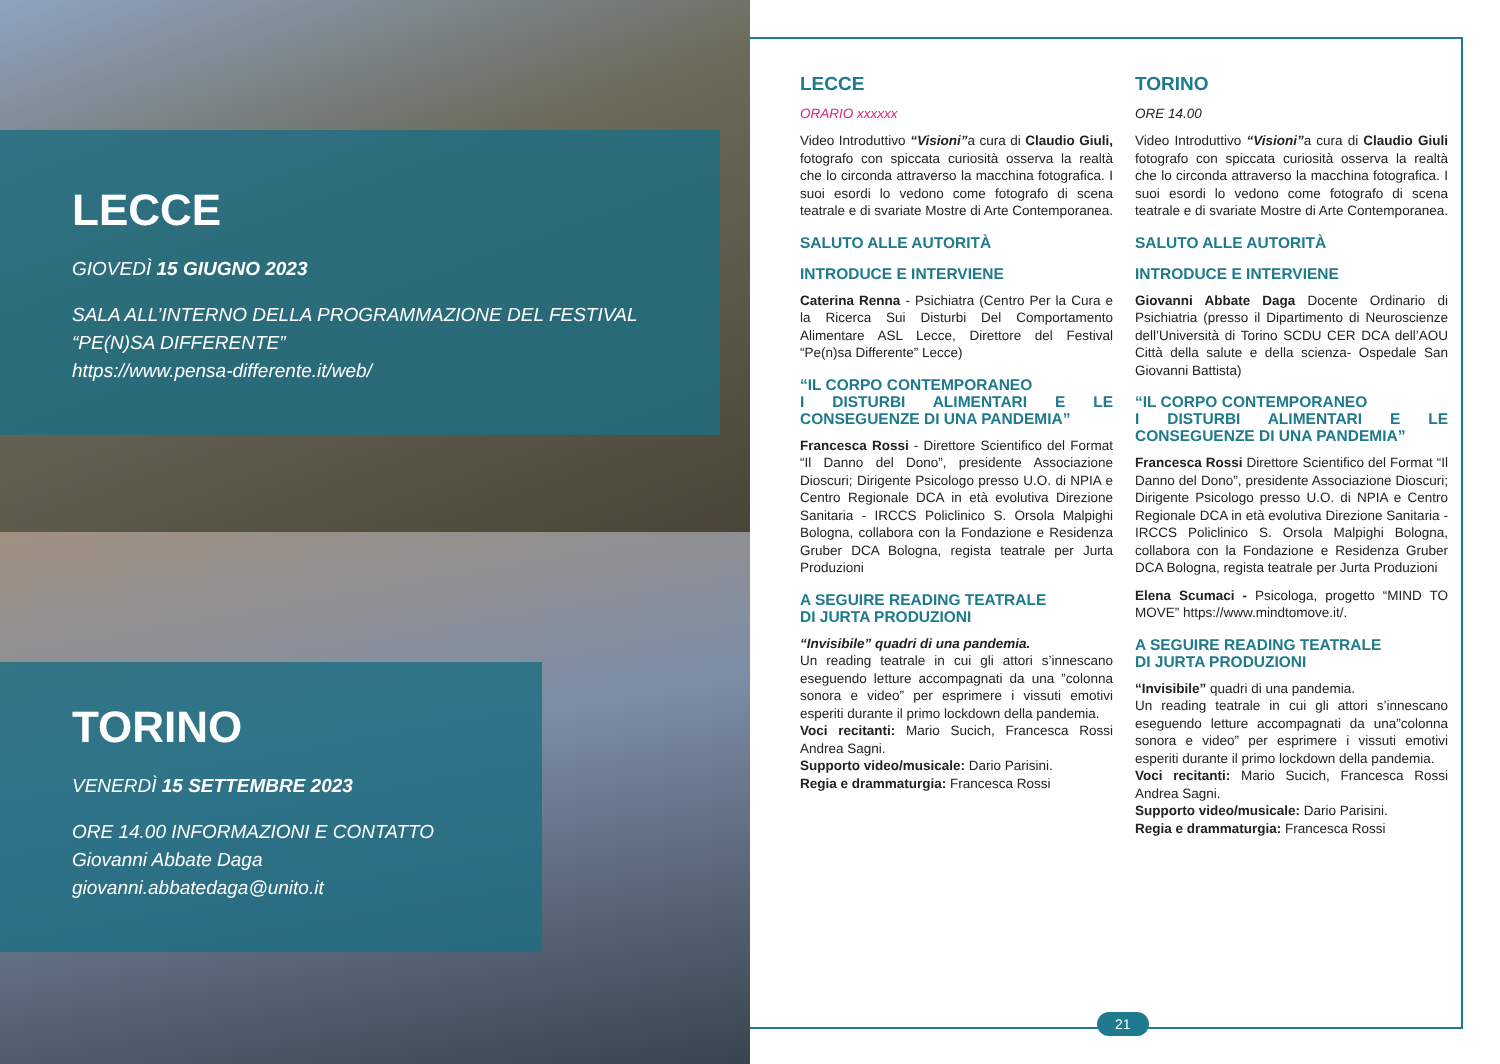LECCE
GIOVEDÌ 15 GIUGNO 2023
SALA ALL’INTERNO DELLA PROGRAMMAZIONE DEL FESTIVAL “PE(N)SA DIFFERENTE”
https://www.pensa-differente.it/web/
TORINO
VENERDÌ 15 SETTEMBRE 2023
ORE 14.00 INFORMAZIONI E CONTATTO
Giovanni Abbate Daga
giovanni.abbatedaga@unito.it
LECCE
ORARIO xxxxxx
Video Introduttivo “Visioni”a cura di Claudio Giuli, fotografo con spiccata curiosità osserva la realtà che lo circonda attraverso la macchina fotografica. I suoi esordi lo vedono come fotografo di scena teatrale e di svariate Mostre di Arte Contemporanea.
SALUTO ALLE AUTORITÀ
INTRODUCE E INTERVIENE
Caterina Renna - Psichiatra (Centro Per la Cura e la Ricerca Sui Disturbi Del Comportamento Alimentare ASL Lecce, Direttore del Festival “Pe(n)sa Differente” Lecce)
“IL CORPO CONTEMPORANEO
I DISTURBI ALIMENTARI E LE CONSEGUENZE DI UNA PANDEMIA”
Francesca Rossi - Direttore Scientifico del Format “Il Danno del Dono”, presidente Associazione Dioscuri; Dirigente Psicologo presso U.O. di NPIA e Centro Regionale DCA in età evolutiva Direzione Sanitaria - IRCCS Policlinico S. Orsola Malpighi Bologna, collabora con la Fondazione e Residenza Gruber DCA Bologna, regista teatrale per Jurta Produzioni
A SEGUIRE READING TEATRALE
DI JURTA PRODUZIONI
“Invisibile” quadri di una pandemia.
Un reading teatrale in cui gli attori s’innescano eseguendo letture accompagnati da una ”colonna sonora e video” per esprimere i vissuti emotivi esperiti durante il primo lockdown della pandemia.
Voci recitanti: Mario Sucich, Francesca Rossi Andrea Sagni.
Supporto video/musicale: Dario Parisini.
Regia e drammaturgia: Francesca Rossi
TORINO
ORE 14.00
Video Introduttivo “Visioni”a cura di Claudio Giuli fotografo con spiccata curiosità osserva la realtà che lo circonda attraverso la macchina fotografica. I suoi esordi lo vedono come fotografo di scena teatrale e di svariate Mostre di Arte Contemporanea.
SALUTO ALLE AUTORITÀ
INTRODUCE E INTERVIENE
Giovanni Abbate Daga Docente Ordinario di Psichiatria (presso il Dipartimento di Neuroscienze dell’Università di Torino SCDU CER DCA dell’AOU Città della salute e della scienza- Ospedale San Giovanni Battista)
“IL CORPO CONTEMPORANEO
I DISTURBI ALIMENTARI E LE CONSEGUENZE DI UNA PANDEMIA”
Francesca Rossi Direttore Scientifico del Format “Il Danno del Dono”, presidente Associazione Dioscuri; Dirigente Psicologo presso U.O. di NPIA e Centro Regionale DCA in età evolutiva Direzione Sanitaria - IRCCS Policlinico S. Orsola Malpighi Bologna, collabora con la Fondazione e Residenza Gruber DCA Bologna, regista teatrale per Jurta Produzioni
Elena Scumaci - Psicologa, progetto “MIND TO MOVE” https://www.mindtomove.it/.
A SEGUIRE READING TEATRALE
DI JURTA PRODUZIONI
“Invisibile” quadri di una pandemia.
Un reading teatrale in cui gli attori s’innescano eseguendo letture accompagnati da una”colonna sonora e video” per esprimere i vissuti emotivi esperiti durante il primo lockdown della pandemia.
Voci recitanti: Mario Sucich, Francesca Rossi Andrea Sagni.
Supporto video/musicale: Dario Parisini.
Regia e drammaturgia: Francesca Rossi
21